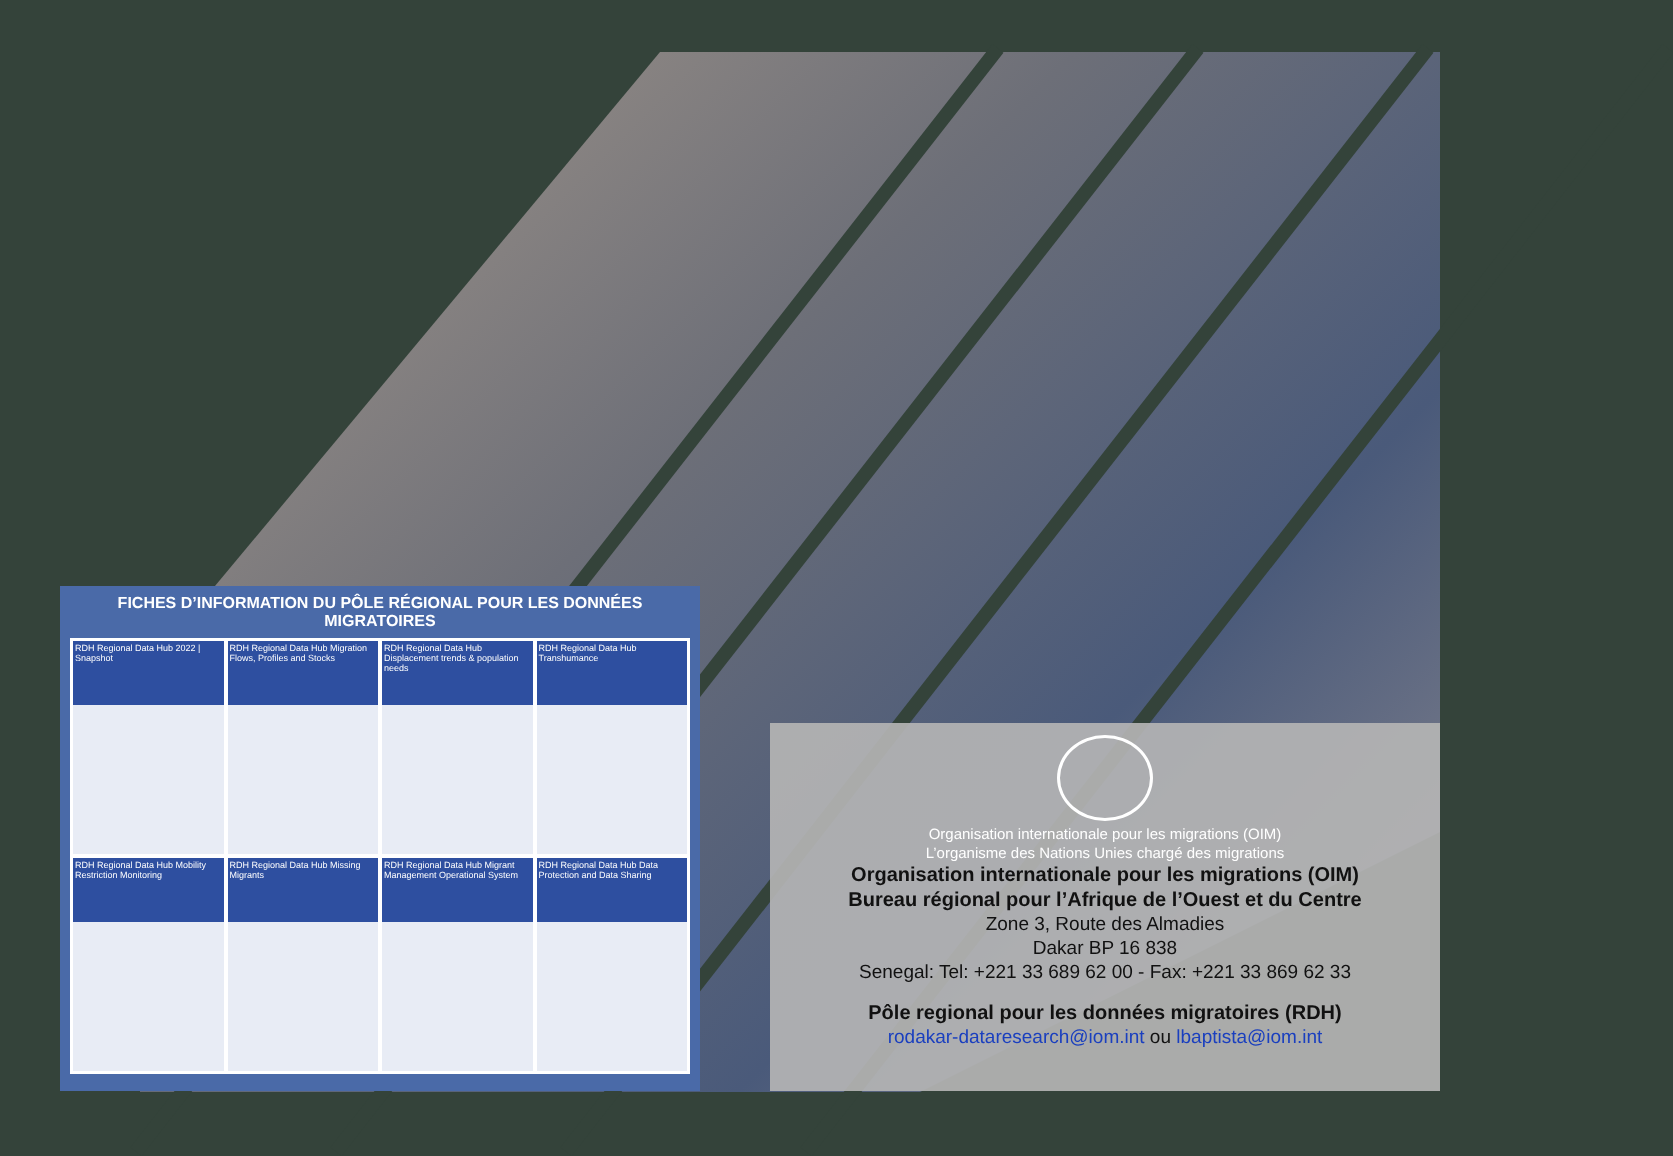FICHES D’INFORMATION DU PÔLE RÉGIONAL POUR LES DONNÉES MIGRATOIRES
RDH Regional Data Hub 2022 | Snapshot
RDH Regional Data Hub Migration Flows, Profiles and Stocks
RDH Regional Data Hub Displacement trends & population needs
RDH Regional Data Hub Transhumance
RDH Regional Data Hub Mobility Restriction Monitoring
RDH Regional Data Hub Missing Migrants
RDH Regional Data Hub Migrant Management Operational System
RDH Regional Data Hub Data Protection and Data Sharing
Organisation internationale pour les migrations (OIM)
L’organisme des Nations Unies chargé des migrations
Organisation internationale pour les migrations (OIM)
Bureau régional pour l’Afrique de l’Ouest et du Centre
Zone 3, Route des Almadies
Dakar BP 16 838
Senegal: Tel: +221 33 689 62 00 - Fax: +221 33 869 62 33
Pôle regional pour les données migratoires (RDH)
rodakar-dataresearch@iom.int ou lbaptista@iom.int